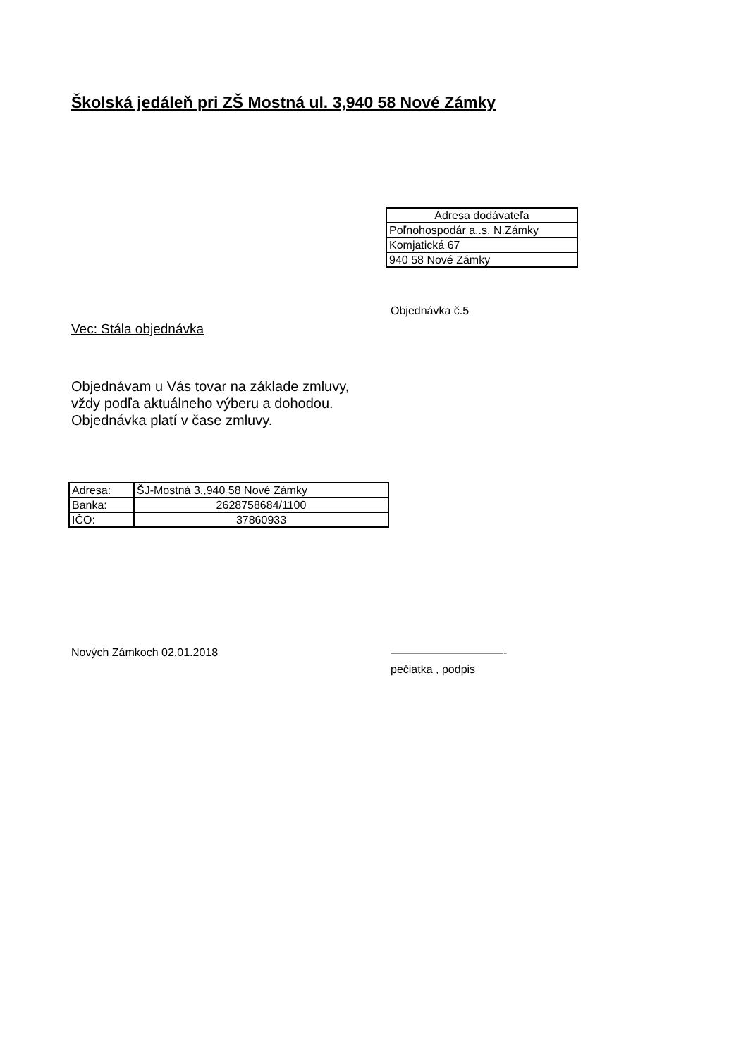Školská jedáleň pri ZŠ Mostná ul. 3,940 58 Nové Zámky
| Adresa dodávateľa |
| Poľnohospodár a..s. N.Zámky |
| Komjatická 67 |
| 940 58 Nové Zámky |
Objednávka č.5
Vec: Stála objednávka
Objednávam u Vás tovar na základe zmluvy,
vždy podľa aktuálneho výberu a dohodou.
Objednávka platí v čase zmluvy.
| Adresa: | ŠJ-Mostná 3.,940 58 Nové Zámky |
| Banka: | 2628758684/1100 |
| IČO: | 37860933 |
Nových Zámkoch 02.01.2018 ——————————-
pečiatka , podpis